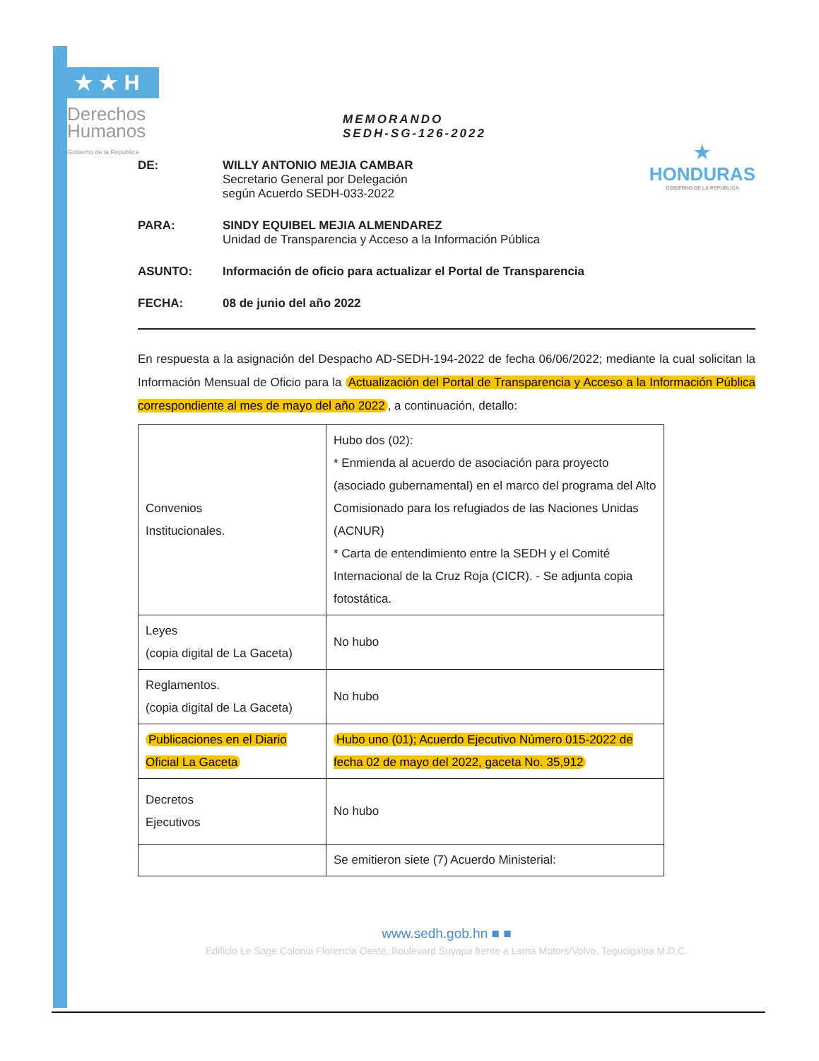★ ★ H
Derechos
Humanos
Gobierno de la República
★
HONDURAS
GOBIERNO DE LA REPÚBLICA
MEMORANDO
SEDH-SG-126-2022
DE: WILLY ANTONIO MEJIA CAMBAR
Secretario General por Delegación
según Acuerdo SEDH-033-2022
PARA: SINDY EQUIBEL MEJIA ALMENDAREZ
Unidad de Transparencia y Acceso a la Información Pública
ASUNTO: Información de oficio para actualizar el Portal de Transparencia
FECHA: 08 de junio del año 2022
En respuesta a la asignación del Despacho AD-SEDH-194-2022 de fecha 06/06/2022; mediante la cual solicitan la Información Mensual de Oficio para la Actualización del Portal de Transparencia y Acceso a la Información Pública correspondiente al mes de mayo del año 2022, a continuación, detallo:
| Convenios Institucionales. | Hubo dos (02): * Enmienda al acuerdo de asociación para proyecto (asociado gubernamental) en el marco del programa del Alto Comisionado para los refugiados de las Naciones Unidas (ACNUR) * Carta de entendimiento entre la SEDH y el Comité Internacional de la Cruz Roja (CICR). - Se adjunta copia fotostática. |
| Leyes (copia digital de La Gaceta) | No hubo |
| Reglamentos. (copia digital de La Gaceta) | No hubo |
| Publicaciones en el Diario Oficial La Gaceta | Hubo uno (01); Acuerdo Ejecutivo Número 015-2022 de fecha 02 de mayo del 2022, gaceta No. 35,912 |
| Decretos Ejecutivos | No hubo |
| | Se emitieron siete (7) Acuerdo Ministerial: |
www.sedh.gob.hn ■ ■
Edificio Le Sage Colonia Florencia Oeste, Boulevard Suyapa frente a Lama Motors/Volvo, Tegucigalpa M.D.C.